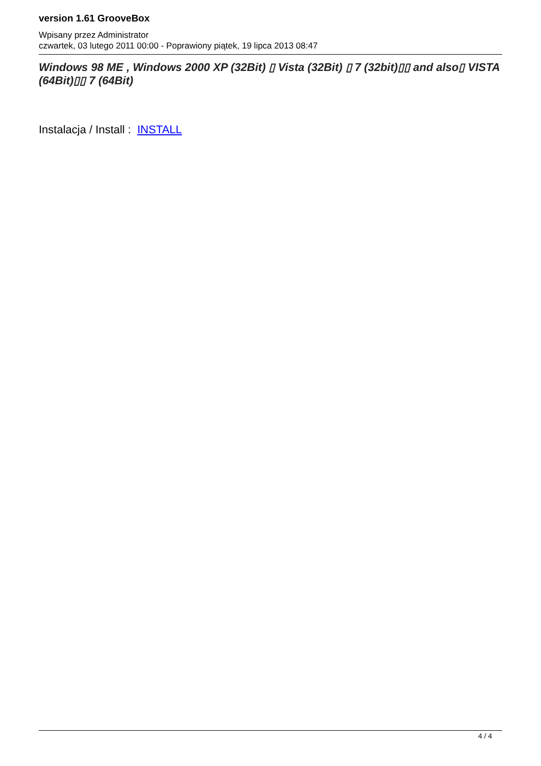version 1.61 GrooveBox
Wpisany przez Administrator
czwartek, 03 lutego 2011 00:00 - Poprawiony piątek, 19 lipca 2013 08:47
Windows 98 ME , Windows 2000 XP (32Bit) ▯ Vista (32Bit) ▯ 7 (32bit)▯▯ and also▯ VISTA (64Bit)▯▯ 7 (64Bit)
Instalacja / Install : INSTALL
4 / 4